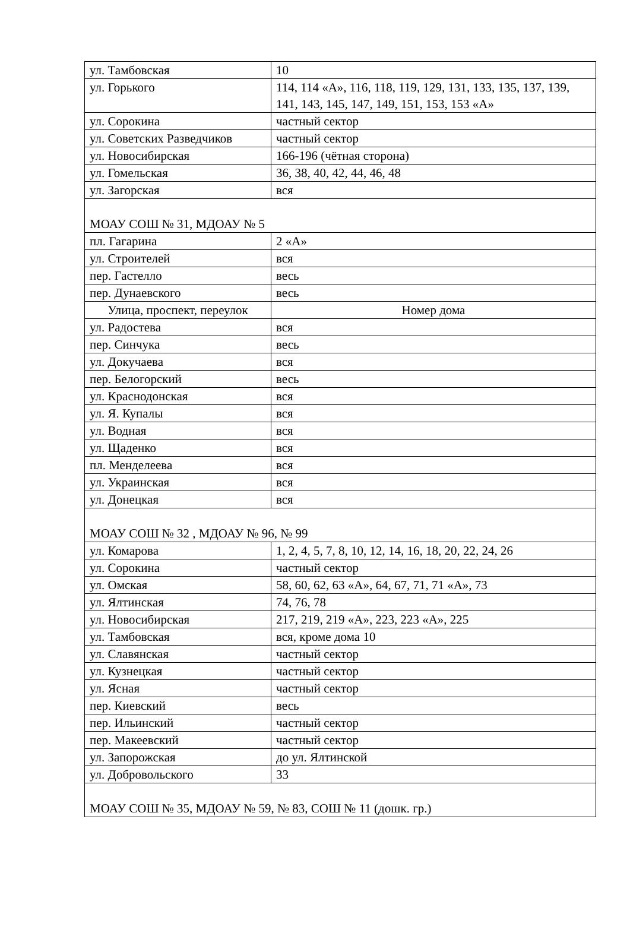| ул. Тамбовская | 10 |
| ул. Горького | 114, 114 «А», 116, 118, 119, 129, 131, 133, 135, 137, 139, 141, 143, 145, 147, 149, 151, 153, 153 «А» |
| ул. Сорокина | частный сектор |
| ул. Советских Разведчиков | частный сектор |
| ул. Новосибирская | 166-196 (чётная сторона) |
| ул. Гомельская | 36, 38, 40, 42, 44, 46, 48 |
| ул. Загорская | вся |
| МОАУ СОШ № 31, МДОАУ № 5 | |
| пл. Гагарина | 2 «А» |
| ул. Строителей | вся |
| пер. Гастелло | весь |
| пер. Дунаевского | весь |
| Улица, проспект, переулок | Номер дома |
| ул. Радостева | вся |
| пер. Синчука | весь |
| ул. Докучаева | вся |
| пер. Белогорский | весь |
| ул. Краснодонская | вся |
| ул. Я. Купалы | вся |
| ул. Водная | вся |
| ул. Щаденко | вся |
| пл. Менделеева | вся |
| ул. Украинская | вся |
| ул. Донецкая | вся |
| МОАУ СОШ № 32 , МДОАУ № 96, № 99 | |
| ул. Комарова | 1, 2, 4, 5, 7, 8, 10, 12, 14, 16, 18, 20, 22, 24, 26 |
| ул. Сорокина | частный сектор |
| ул. Омская | 58, 60, 62, 63 «А», 64, 67, 71, 71 «А», 73 |
| ул. Ялтинская | 74, 76, 78 |
| ул. Новосибирская | 217, 219, 219 «А», 223, 223 «А», 225 |
| ул. Тамбовская | вся, кроме дома 10 |
| ул. Славянская | частный сектор |
| ул. Кузнецкая | частный сектор |
| ул. Ясная | частный сектор |
| пер. Киевский | весь |
| пер. Ильинский | частный сектор |
| пер. Макеевский | частный сектор |
| ул. Запорожская | до ул. Ялтинской |
| ул. Добровольского | 33 |
| МОАУ СОШ № 35, МДОАУ № 59, № 83, СОШ № 11 (дошк. гр.) | |